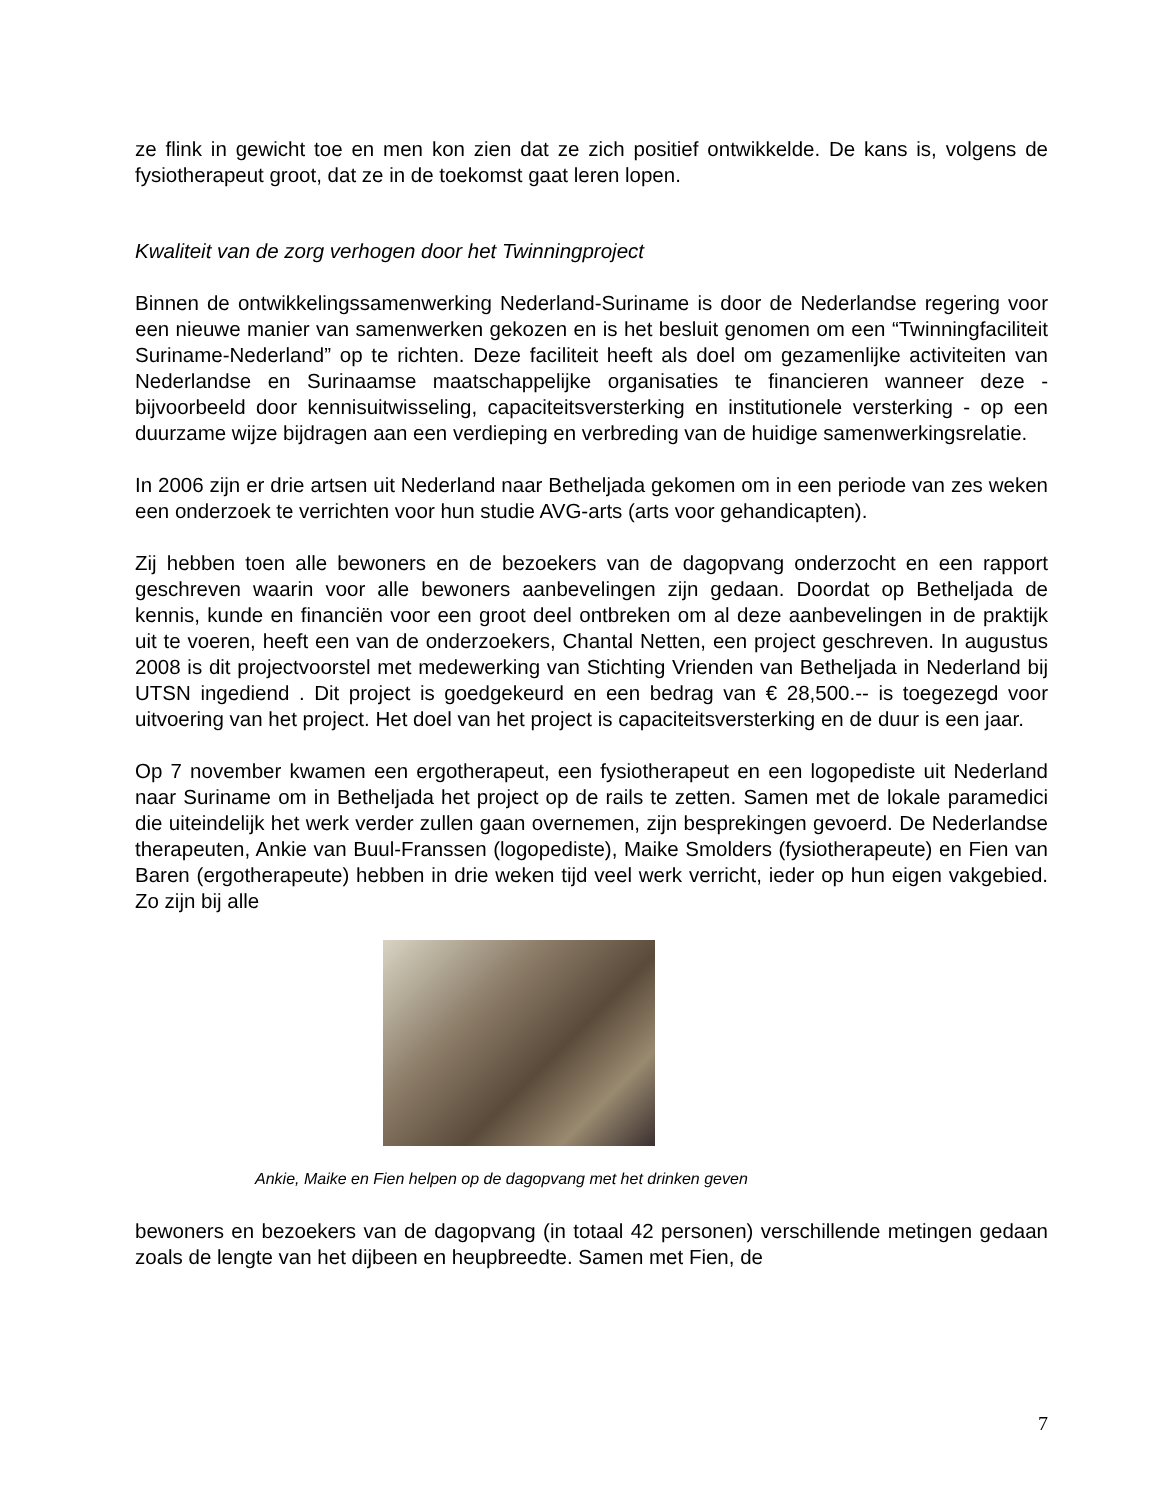ze flink in gewicht toe en men kon zien dat ze zich positief ontwikkelde. De kans is, volgens de fysiotherapeut groot, dat ze in de toekomst gaat leren lopen.
Kwaliteit van de zorg verhogen door het Twinningproject
Binnen de ontwikkelingssamenwerking Nederland-Suriname is door de Nederlandse regering voor een nieuwe manier van samenwerken gekozen en is het besluit genomen om een “Twinningfaciliteit Suriname-Nederland” op te richten. Deze faciliteit heeft als doel om gezamenlijke activiteiten van Nederlandse en Surinaamse maatschappelijke organisaties te financieren wanneer deze - bijvoorbeeld door kennisuitwisseling, capaciteitsversterking en institutionele versterking - op een duurzame wijze bijdragen aan een verdieping en verbreding van de huidige samenwerkingsrelatie.
In 2006 zijn er drie artsen uit Nederland naar Betheljada gekomen om in een periode van zes weken een onderzoek te verrichten voor hun studie AVG-arts (arts voor gehandicapten).
Zij hebben toen alle bewoners en de bezoekers van de dagopvang onderzocht en een rapport geschreven waarin voor alle bewoners aanbevelingen zijn gedaan. Doordat op Betheljada de kennis, kunde en financiën voor een groot deel ontbreken om al deze aanbevelingen in de praktijk uit te voeren, heeft een van de onderzoekers, Chantal Netten, een project geschreven. In augustus 2008 is dit projectvoorstel met medewerking van Stichting Vrienden van Betheljada in Nederland bij UTSN ingediend . Dit project is goedgekeurd en een bedrag van € 28,500.-- is toegezegd voor uitvoering van het project. Het doel van het project is capaciteitsversterking en de duur is een jaar.
Op 7 november kwamen een ergotherapeut, een fysiotherapeut en een logopediste uit Nederland naar Suriname om in Betheljada het project op de rails te zetten. Samen met de lokale paramedici die uiteindelijk het werk verder zullen gaan overnemen, zijn besprekingen gevoerd. De Nederlandse therapeuten, Ankie van Buul-Franssen (logopediste), Maike Smolders (fysiotherapeute) en Fien van Baren (ergotherapeute) hebben in drie weken tijd veel werk verricht, ieder op hun eigen vakgebied. Zo zijn bij alle
Ankie, Maike en Fien helpen op de dagopvang met het drinken geven
bewoners en bezoekers van de dagopvang (in totaal 42 personen) verschillende metingen gedaan zoals de lengte van het dijbeen en heupbreedte. Samen met Fien, de
7